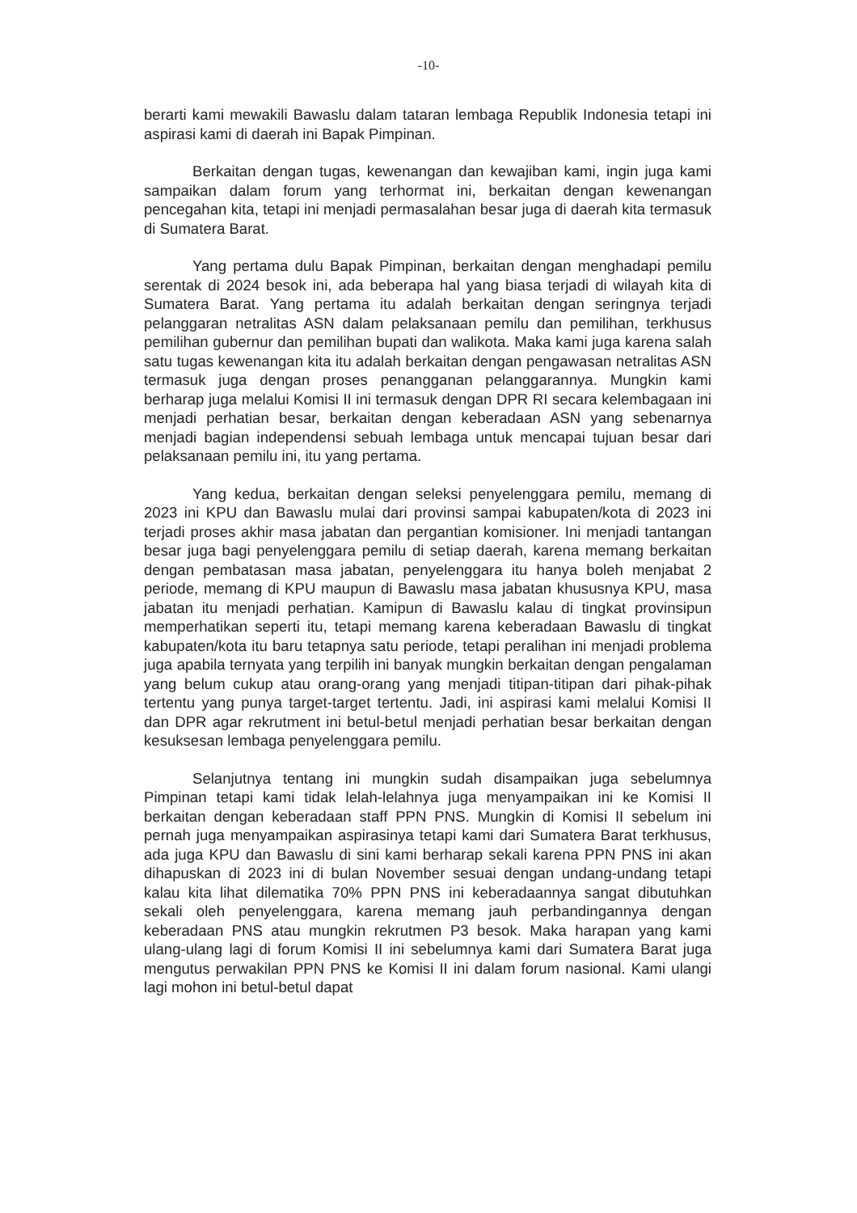-10-
berarti kami mewakili Bawaslu dalam tataran lembaga Republik Indonesia tetapi ini aspirasi kami di daerah ini Bapak Pimpinan.
Berkaitan dengan tugas, kewenangan dan kewajiban kami, ingin juga kami sampaikan dalam forum yang terhormat ini, berkaitan dengan kewenangan pencegahan kita, tetapi ini menjadi permasalahan besar juga di daerah kita termasuk di Sumatera Barat.
Yang pertama dulu Bapak Pimpinan, berkaitan dengan menghadapi pemilu serentak di 2024 besok ini, ada beberapa hal yang biasa terjadi di wilayah kita di Sumatera Barat. Yang pertama itu adalah berkaitan dengan seringnya terjadi pelanggaran netralitas ASN dalam pelaksanaan pemilu dan pemilihan, terkhusus pemilihan gubernur dan pemilihan bupati dan walikota. Maka kami juga karena salah satu tugas kewenangan kita itu adalah berkaitan dengan pengawasan netralitas ASN termasuk juga dengan proses penangganan pelanggarannya. Mungkin kami berharap juga melalui Komisi II ini termasuk dengan DPR RI secara kelembagaan ini menjadi perhatian besar, berkaitan dengan keberadaan ASN yang sebenarnya menjadi bagian independensi sebuah lembaga untuk mencapai tujuan besar dari pelaksanaan pemilu ini, itu yang pertama.
Yang kedua, berkaitan dengan seleksi penyelenggara pemilu, memang di 2023 ini KPU dan Bawaslu mulai dari provinsi sampai kabupaten/kota di 2023 ini terjadi proses akhir masa jabatan dan pergantian komisioner. Ini menjadi tantangan besar juga bagi penyelenggara pemilu di setiap daerah, karena memang berkaitan dengan pembatasan masa jabatan, penyelenggara itu hanya boleh menjabat 2 periode, memang di KPU maupun di Bawaslu masa jabatan khususnya KPU, masa jabatan itu menjadi perhatian. Kamipun di Bawaslu kalau di tingkat provinsipun memperhatikan seperti itu, tetapi memang karena keberadaan Bawaslu di tingkat kabupaten/kota itu baru tetapnya satu periode, tetapi peralihan ini menjadi problema juga apabila ternyata yang terpilih ini banyak mungkin berkaitan dengan pengalaman yang belum cukup atau orang-orang yang menjadi titipan-titipan dari pihak-pihak tertentu yang punya target-target tertentu. Jadi, ini aspirasi kami melalui Komisi II dan DPR agar rekrutment ini betul-betul menjadi perhatian besar berkaitan dengan kesuksesan lembaga penyelenggara pemilu.
Selanjutnya tentang ini mungkin sudah disampaikan juga sebelumnya Pimpinan tetapi kami tidak lelah-lelahnya juga menyampaikan ini ke Komisi II berkaitan dengan keberadaan staff PPN PNS. Mungkin di Komisi II sebelum ini pernah juga menyampaikan aspirasinya tetapi kami dari Sumatera Barat terkhusus, ada juga KPU dan Bawaslu di sini kami berharap sekali karena PPN PNS ini akan dihapuskan di 2023 ini di bulan November sesuai dengan undang-undang tetapi kalau kita lihat dilematika 70% PPN PNS ini keberadaannya sangat dibutuhkan sekali oleh penyelenggara, karena memang jauh perbandingannya dengan keberadaan PNS atau mungkin rekrutmen P3 besok. Maka harapan yang kami ulang-ulang lagi di forum Komisi II ini sebelumnya kami dari Sumatera Barat juga mengutus perwakilan PPN PNS ke Komisi II ini dalam forum nasional. Kami ulangi lagi mohon ini betul-betul dapat